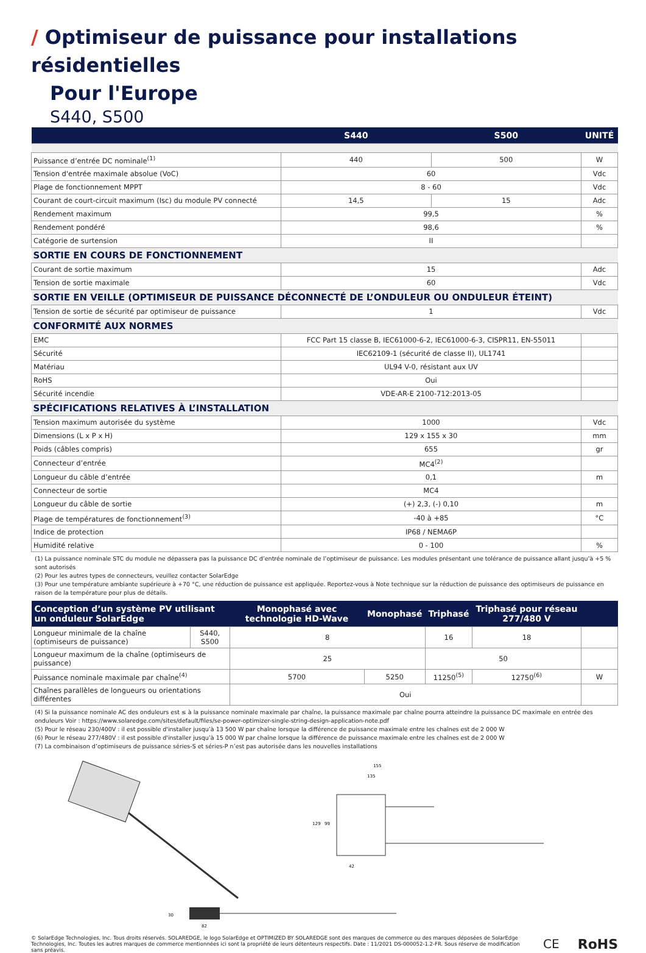/ Optimiseur de puissance pour installations résidentielles
Pour l'Europe
S440, S500
| | S440 | S500 | UNITÉ |
| --- | --- | --- | --- |
| Puissance d’entrée DC nominale<sup>(1)</sup> | 440 | 500 | W |
| Tension d'entrée maximale absolue (VoC) | 60 | | Vdc |
| Plage de fonctionnement MPPT | 8 - 60 | | Vdc |
| Courant de court-circuit maximum (Isc) du module PV connecté | 14,5 | 15 | Adc |
| Rendement maximum | 99,5 | | % |
| Rendement pondéré | 98,6 | | % |
| Catégorie de surtension | II | | |
| SORTIE EN COURS DE FONCTIONNEMENT | | | |
| Courant de sortie maximum | 15 | | Adc |
| Tension de sortie maximale | 60 | | Vdc |
| SORTIE EN VEILLE (OPTIMISEUR DE PUISSANCE DÉCONNECTÉ DE L’ONDULEUR OU ONDULEUR ÉTEINT) | | | |
| Tension de sortie de sécurité par optimiseur de puissance | 1 | | Vdc |
| CONFORMITÉ AUX NORMES | | | |
| EMC | FCC Part 15 classe B, IEC61000-6-2, IEC61000-6-3, CISPR11, EN-55011 | | |
| Sécurité | IEC62109-1 (sécurité de classe II), UL1741 | | |
| Matériau | UL94 V-0, résistant aux UV | | |
| RoHS | Oui | | |
| Sécurité incendie | VDE-AR-E 2100-712:2013-05 | | |
| SPÉCIFICATIONS RELATIVES À L’INSTALLATION | | | |
| Tension maximum autorisée du système | 1000 | | Vdc |
| Dimensions (L x P x H) | 129 x 155 x 30 | | mm |
| Poids (câbles compris) | 655 | | gr |
| Connecteur d’entrée | MC4<sup>(2)</sup> | | |
| Longueur du câble d’entrée | 0,1 | | m |
| Connecteur de sortie | MC4 | | |
| Longueur du câble de sortie | (+) 2,3, (-) 0,10 | | m |
| Plage de températures de fonctionnement<sup>(3)</sup> | -40 à +85 | | °C |
| Indice de protection | IP68 / NEMA6P | | |
| Humidité relative | 0 - 100 | | % |
(1) La puissance nominale STC du module ne dépassera pas la puissance DC d’entrée nominale de l’optimiseur de puissance. Les modules présentant une tolérance de puissance allant jusqu’à +5 % sont autorisés
(2) Pour les autres types de connecteurs, veuillez contacter SolarEdge
(3) Pour une température ambiante supérieure à +70 °C, une réduction de puissance est appliquée. Reportez-vous à Note technique sur la réduction de puissance des optimiseurs de puissance en raison de la température pour plus de détails.
| Conception d’un système PV utilisant un onduleur SolarEdge | | Monophasé avec technologie HD-Wave | Monophasé | Triphasé | Triphasé pour réseau 277/480 V | |
| --- | --- | --- | --- | --- | --- | --- |
| Longueur minimale de la chaîne (optimiseurs de puissance) | S440, S500 | 8 | | 16 | 18 | |
| Longueur maximum de la chaîne (optimiseurs de puissance) | | 25 | | 50 | | |
| Puissance nominale maximale par chaîne<sup>(4)</sup> | | 5700 | 5250 | 11250<sup>(5)</sup> | 12750<sup>(6)</sup> | W |
| Chaînes parallèles de longueurs ou orientations différentes | | Oui | | | | |
(4) Si la puissance nominale AC des onduleurs est ≤ à la puissance nominale maximale par chaîne, la puissance maximale par chaîne pourra atteindre la puissance DC maximale en entrée des onduleurs Voir : https://www.solaredge.com/sites/default/files/se-power-optimizer-single-string-design-application-note.pdf
(5) Pour le réseau 230/400V : il est possible d'installer jusqu’à 13 500 W par chaîne lorsque la différence de puissance maximale entre les chaînes est de 2 000 W
(6) Pour le réseau 277/480V : il est possible d'installer jusqu’à 15 000 W par chaîne lorsque la différence de puissance maximale entre les chaînes est de 2 000 W
(7) La combinaison d’optimiseurs de puissance séries-S et séries-P n’est pas autorisée dans les nouvelles installations
155
135
129
99
42
30
82
© SolarEdge Technologies, Inc. Tous droits réservés. SOLAREDGE, le logo SolarEdge et OPTIMIZED BY SOLAREDGE sont des marques de commerce ou des marques déposées de SolarEdge Technologies, Inc. Toutes les autres marques de commerce mentionnées ici sont la propriété de leurs détenteurs respectifs. Date : 11/2021 DS-000052-1.2-FR. Sous réserve de modification sans préavis.
CE RoHS